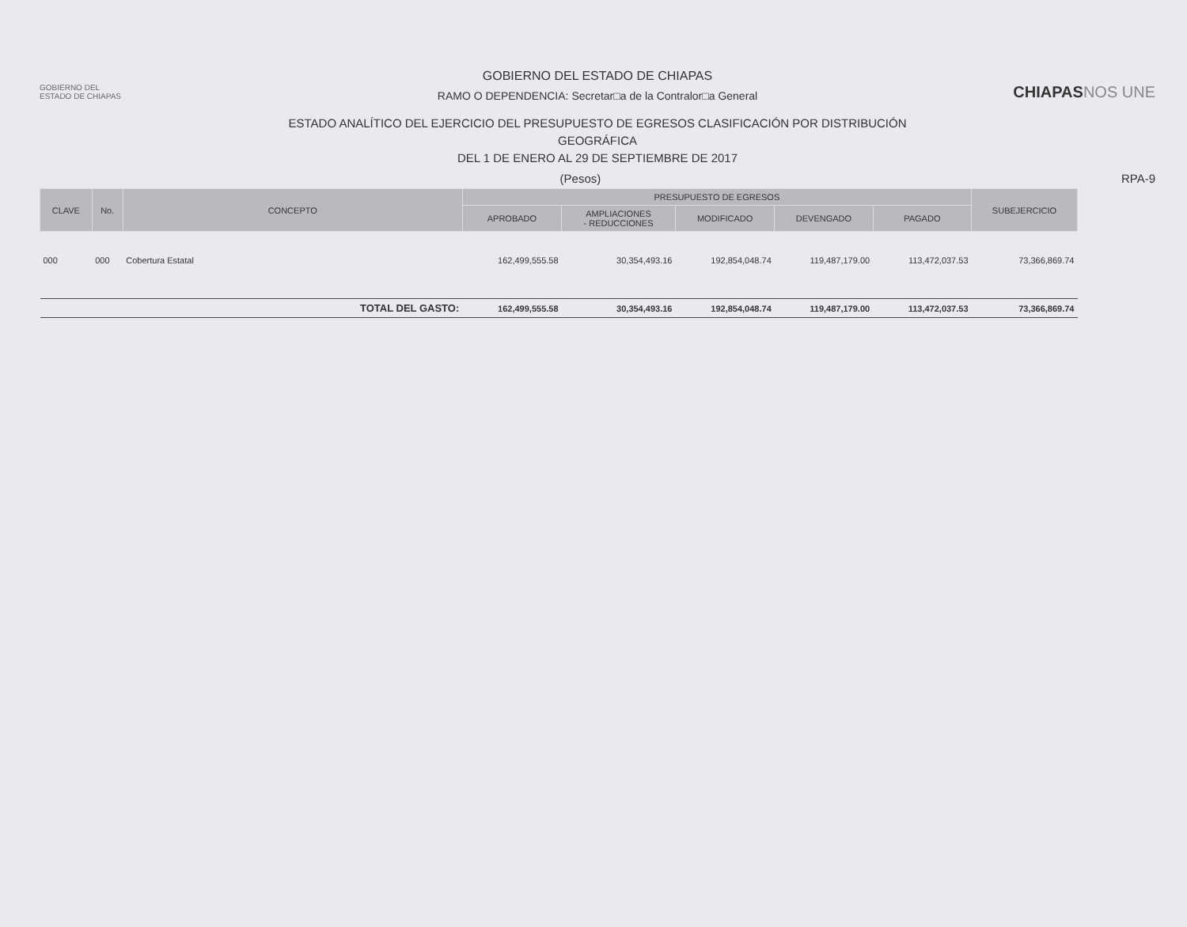GOBIERNO DEL
ESTADO DE CHIAPAS
GOBIERNO DEL ESTADO DE CHIAPAS
RAMO O DEPENDENCIA: Secretar□a de la Contralor□a General
ESTADO ANALÍTICO DEL EJERCICIO DEL PRESUPUESTO DE EGRESOS CLASIFICACIÓN POR DISTRIBUCIÓN
GEOGRÁFICA
DEL 1 DE ENERO AL 29 DE SEPTIEMBRE DE 2017
CHIAPASNOS UNE
(Pesos) RPA-9
| CLAVE | No. | CONCEPTO | PRESUPUESTO DE EGRESOS | | | | | SUBEJERCICIO |
| --- | --- | --- | --- | --- | --- | --- | --- | --- |
| | | | APROBADO | AMPLIACIONES - REDUCCIONES | MODIFICADO | DEVENGADO | PAGADO | |
| 000 | 000 | Cobertura Estatal | 162,499,555.58 | 30,354,493.16 | 192,854,048.74 | 119,487,179.00 | 113,472,037.53 | 73,366,869.74 |
| TOTAL DEL GASTO: | | | 162,499,555.58 | 30,354,493.16 | 192,854,048.74 | 119,487,179.00 | 113,472,037.53 | 73,366,869.74 |